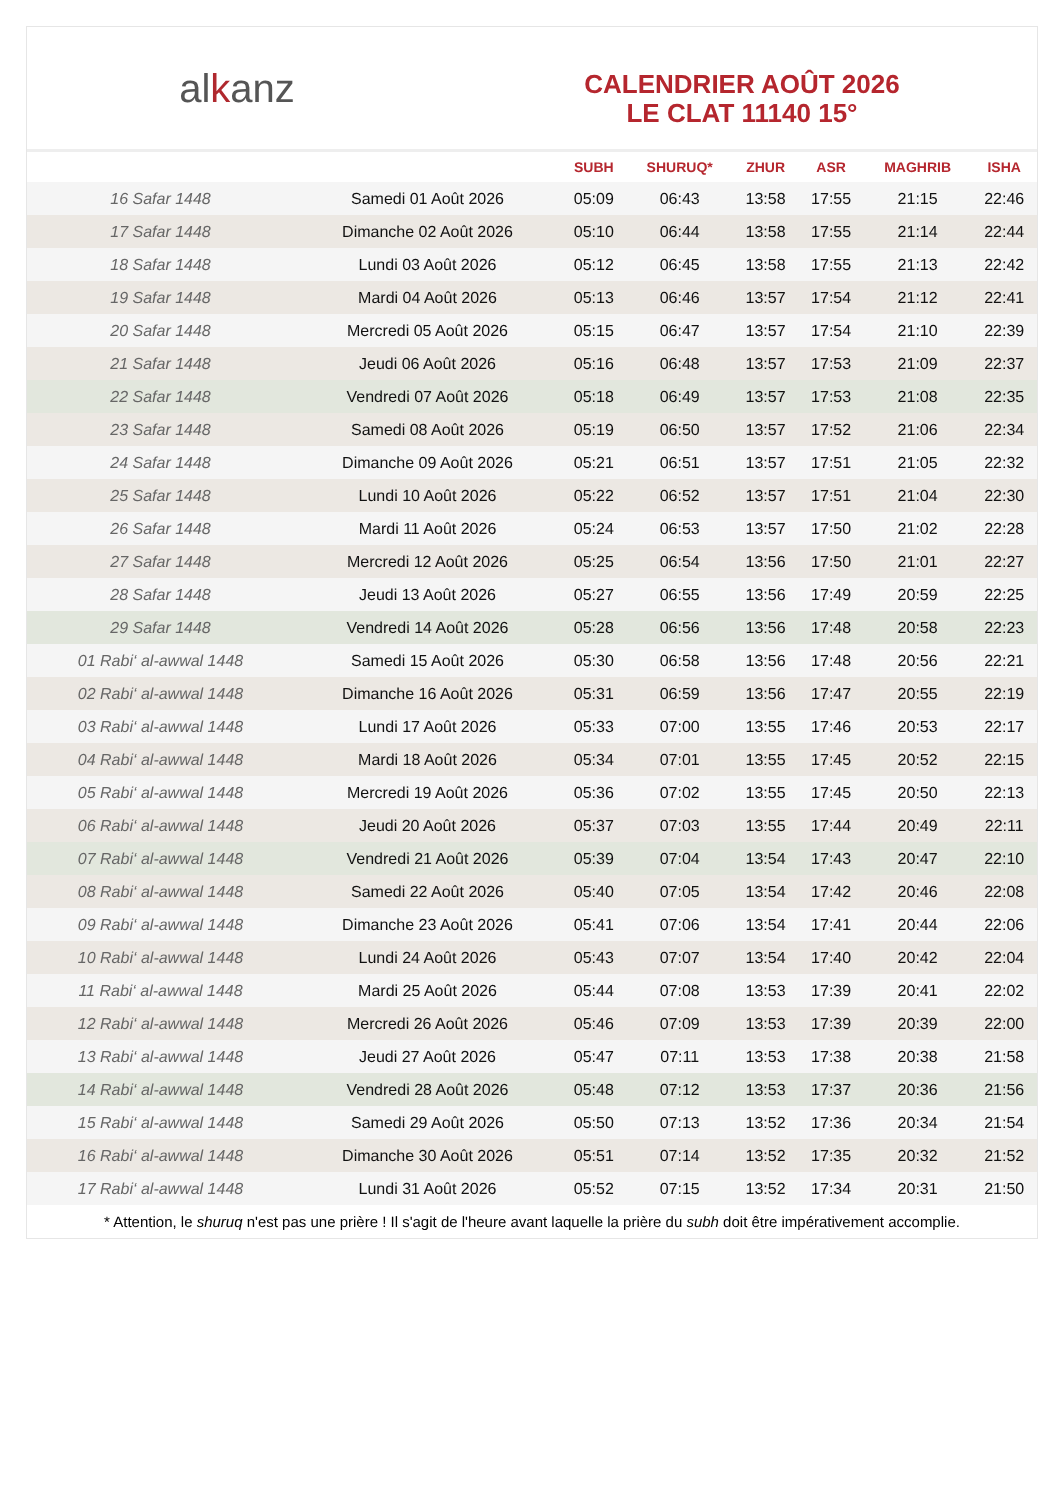al k anz
CALENDRIER AOÛT 2026
LE CLAT 11140 15°
| | | SUBH | SHURUQ* | ZHUR | ASR | MAGHRIB | ISHA |
| --- | --- | --- | --- | --- | --- | --- | --- |
| 16 Safar 1448 | Samedi 01 Août 2026 | 05:09 | 06:43 | 13:58 | 17:55 | 21:15 | 22:46 |
| 17 Safar 1448 | Dimanche 02 Août 2026 | 05:10 | 06:44 | 13:58 | 17:55 | 21:14 | 22:44 |
| 18 Safar 1448 | Lundi 03 Août 2026 | 05:12 | 06:45 | 13:58 | 17:55 | 21:13 | 22:42 |
| 19 Safar 1448 | Mardi 04 Août 2026 | 05:13 | 06:46 | 13:57 | 17:54 | 21:12 | 22:41 |
| 20 Safar 1448 | Mercredi 05 Août 2026 | 05:15 | 06:47 | 13:57 | 17:54 | 21:10 | 22:39 |
| 21 Safar 1448 | Jeudi 06 Août 2026 | 05:16 | 06:48 | 13:57 | 17:53 | 21:09 | 22:37 |
| 22 Safar 1448 | Vendredi 07 Août 2026 | 05:18 | 06:49 | 13:57 | 17:53 | 21:08 | 22:35 |
| 23 Safar 1448 | Samedi 08 Août 2026 | 05:19 | 06:50 | 13:57 | 17:52 | 21:06 | 22:34 |
| 24 Safar 1448 | Dimanche 09 Août 2026 | 05:21 | 06:51 | 13:57 | 17:51 | 21:05 | 22:32 |
| 25 Safar 1448 | Lundi 10 Août 2026 | 05:22 | 06:52 | 13:57 | 17:51 | 21:04 | 22:30 |
| 26 Safar 1448 | Mardi 11 Août 2026 | 05:24 | 06:53 | 13:57 | 17:50 | 21:02 | 22:28 |
| 27 Safar 1448 | Mercredi 12 Août 2026 | 05:25 | 06:54 | 13:56 | 17:50 | 21:01 | 22:27 |
| 28 Safar 1448 | Jeudi 13 Août 2026 | 05:27 | 06:55 | 13:56 | 17:49 | 20:59 | 22:25 |
| 29 Safar 1448 | Vendredi 14 Août 2026 | 05:28 | 06:56 | 13:56 | 17:48 | 20:58 | 22:23 |
| 01 Rabi‘ al-awwal 1448 | Samedi 15 Août 2026 | 05:30 | 06:58 | 13:56 | 17:48 | 20:56 | 22:21 |
| 02 Rabi‘ al-awwal 1448 | Dimanche 16 Août 2026 | 05:31 | 06:59 | 13:56 | 17:47 | 20:55 | 22:19 |
| 03 Rabi‘ al-awwal 1448 | Lundi 17 Août 2026 | 05:33 | 07:00 | 13:55 | 17:46 | 20:53 | 22:17 |
| 04 Rabi‘ al-awwal 1448 | Mardi 18 Août 2026 | 05:34 | 07:01 | 13:55 | 17:45 | 20:52 | 22:15 |
| 05 Rabi‘ al-awwal 1448 | Mercredi 19 Août 2026 | 05:36 | 07:02 | 13:55 | 17:45 | 20:50 | 22:13 |
| 06 Rabi‘ al-awwal 1448 | Jeudi 20 Août 2026 | 05:37 | 07:03 | 13:55 | 17:44 | 20:49 | 22:11 |
| 07 Rabi‘ al-awwal 1448 | Vendredi 21 Août 2026 | 05:39 | 07:04 | 13:54 | 17:43 | 20:47 | 22:10 |
| 08 Rabi‘ al-awwal 1448 | Samedi 22 Août 2026 | 05:40 | 07:05 | 13:54 | 17:42 | 20:46 | 22:08 |
| 09 Rabi‘ al-awwal 1448 | Dimanche 23 Août 2026 | 05:41 | 07:06 | 13:54 | 17:41 | 20:44 | 22:06 |
| 10 Rabi‘ al-awwal 1448 | Lundi 24 Août 2026 | 05:43 | 07:07 | 13:54 | 17:40 | 20:42 | 22:04 |
| 11 Rabi‘ al-awwal 1448 | Mardi 25 Août 2026 | 05:44 | 07:08 | 13:53 | 17:39 | 20:41 | 22:02 |
| 12 Rabi‘ al-awwal 1448 | Mercredi 26 Août 2026 | 05:46 | 07:09 | 13:53 | 17:39 | 20:39 | 22:00 |
| 13 Rabi‘ al-awwal 1448 | Jeudi 27 Août 2026 | 05:47 | 07:11 | 13:53 | 17:38 | 20:38 | 21:58 |
| 14 Rabi‘ al-awwal 1448 | Vendredi 28 Août 2026 | 05:48 | 07:12 | 13:53 | 17:37 | 20:36 | 21:56 |
| 15 Rabi‘ al-awwal 1448 | Samedi 29 Août 2026 | 05:50 | 07:13 | 13:52 | 17:36 | 20:34 | 21:54 |
| 16 Rabi‘ al-awwal 1448 | Dimanche 30 Août 2026 | 05:51 | 07:14 | 13:52 | 17:35 | 20:32 | 21:52 |
| 17 Rabi‘ al-awwal 1448 | Lundi 31 Août 2026 | 05:52 | 07:15 | 13:52 | 17:34 | 20:31 | 21:50 |
* Attention, le shuruq n'est pas une prière ! Il s'agit de l'heure avant laquelle la prière du subh doit être impérativement accomplie.